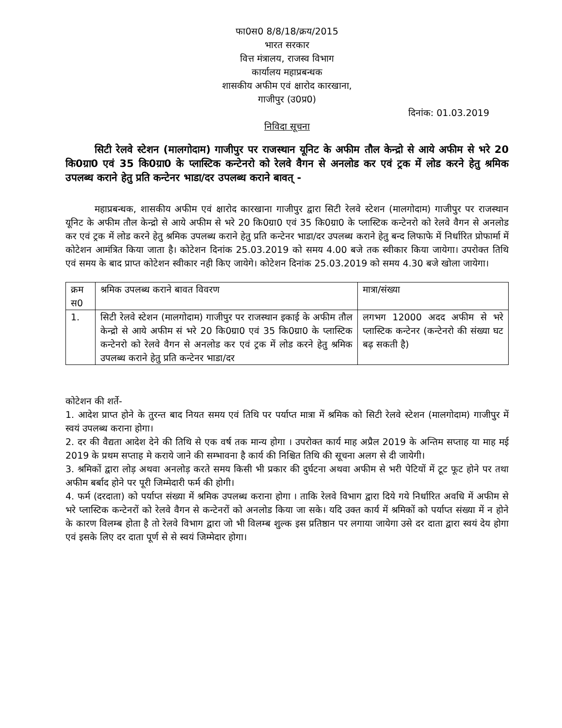फा0स0 8/8/18/क्रय/2015
भारत सरकार
वित्त मंत्रालय, राजस्व विभाग
कार्यालय महाप्रबन्धक
शासकीय अफीम एवं क्षारोद कारखाना,
गाजीपुर (उ0प्र0)
दिनांक: 01.03.2019
निविदा सूचना
सिटी रेलवे स्टेशन (मालगोदाम) गाजीपुर पर राजस्थान यूनिट के अफीम तौल केन्द्रो से आये अफीम से भरे 20 कि0ग्रा0 एवं 35 कि0ग्रा0 के प्लास्टिक कन्टेनरो को रेलवे वैगन से अनलोड कर एवं ट्रक में लोड करने हेतु श्रमिक उपलब्ध कराने हेतु प्रति कन्टेनर भाडा/दर उपलब्ध कराने बावत् -
महाप्रबन्धक, शासकीय अफीम एवं क्षारोद कारखाना गाजीपुर द्वारा सिटी रेलवे स्टेशन (मालगोदाम) गाजीपुर पर राजस्थान यूनिट के अफीम तौल केन्द्रो से आये अफीम से भरे 20 कि0ग्रा0 एवं 35 कि0ग्रा0 के प्लास्टिक कन्टेनरो को रेलवे वैगन से अनलोड कर एवं ट्रक में लोड करने हेतु श्रमिक उपलब्ध कराने हेतु प्रति कन्टेनर भाडा/दर उपलब्ध कराने हेतु बन्द लिफाफे में निर्धारित प्रोफार्मा में कोटेशन आमंत्रित किया जाता है। कोटेशन दिनांक 25.03.2019 को समय 4.00 बजे तक स्वीकार किया जायेगा। उपरोक्त तिथि एवं समय के बाद प्राप्त कोटेशन स्वीकार नही किए जायेगे। कोटेशन दिनांक 25.03.2019 को समय 4.30 बजे खोला जायेगा।
| क्रम स0 | श्रमिक उपलब्ध कराने बावत विवरण | मात्रा/संख्या |
| 1. | सिटी रेलवे स्टेशन (मालगोदाम) गाजीपुर पर राजस्थान इकाई के अफीम तौल केन्द्रो से आये अफीम सं भरे 20 कि0ग्रा0 एवं 35 कि0ग्रा0 के प्लास्टिक कन्टेनरो को रेलवे वैगन से अनलोड कर एवं ट्रक में लोड करने हेतु श्रमिक उपलब्ध कराने हेतु प्रति कन्टेनर भाडा/दर | लगभग 12000 अदद अफीम से भरे प्लास्टिक कन्टेनर (कन्टेनरो की संख्या घट बढ़ सकती है) |
कोटेशन की शर्ते-
1. आदेश प्राप्त होने के तुरन्त बाद नियत समय एवं तिथि पर पर्याप्त मात्रा में श्रमिक को सिटी रेलवे स्टेशन (मालगोदाम) गाजीपुर में स्वयं उपलब्ध कराना होगा।
2. दर की वैद्यता आदेश देने की तिथि से एक वर्ष तक मान्य होगा । उपरोक्त कार्य माह अप्रैल 2019 के अन्तिम सप्ताह या माह मई 2019 के प्रथम सप्ताह मे कराये जाने की सम्भावना है कार्य की निश्चित तिथि की सूचना अलग से दी जायेगी।
3. श्रमिकों द्वारा लोड़ अथवा अनलोड़ करते समय किसी भी प्रकार की दुर्घटना अथवा अफीम से भरी पेटियों में टूट फूट होने पर तथा अफीम बर्बाद होने पर पूरी जिम्मेदारी फर्म की होगी।
4. फर्म (दरदाता) को पर्याप्त संख्या में श्रमिक उपलब्ध कराना होगा । ताकि रेलवे विभाग द्वारा दिये गये निर्धारित अवधि में अफीम से भरे प्लास्टिक कन्टेनरों को रेलवे वैगन से कन्टेनरों को अनलोड किया जा सके। यदि उक्त कार्य में श्रमिकों को पर्याप्त संख्या में न होने के कारण विलम्ब होता है तो रेलवे विभाग द्वारा जो भी विलम्ब शुल्क इस प्रतिष्ठान पर लगाया जायेगा उसे दर दाता द्वारा स्वयं देय होगा एवं इसके लिए दर दाता पूर्ण से से स्वयं जिम्मेदार होगा।